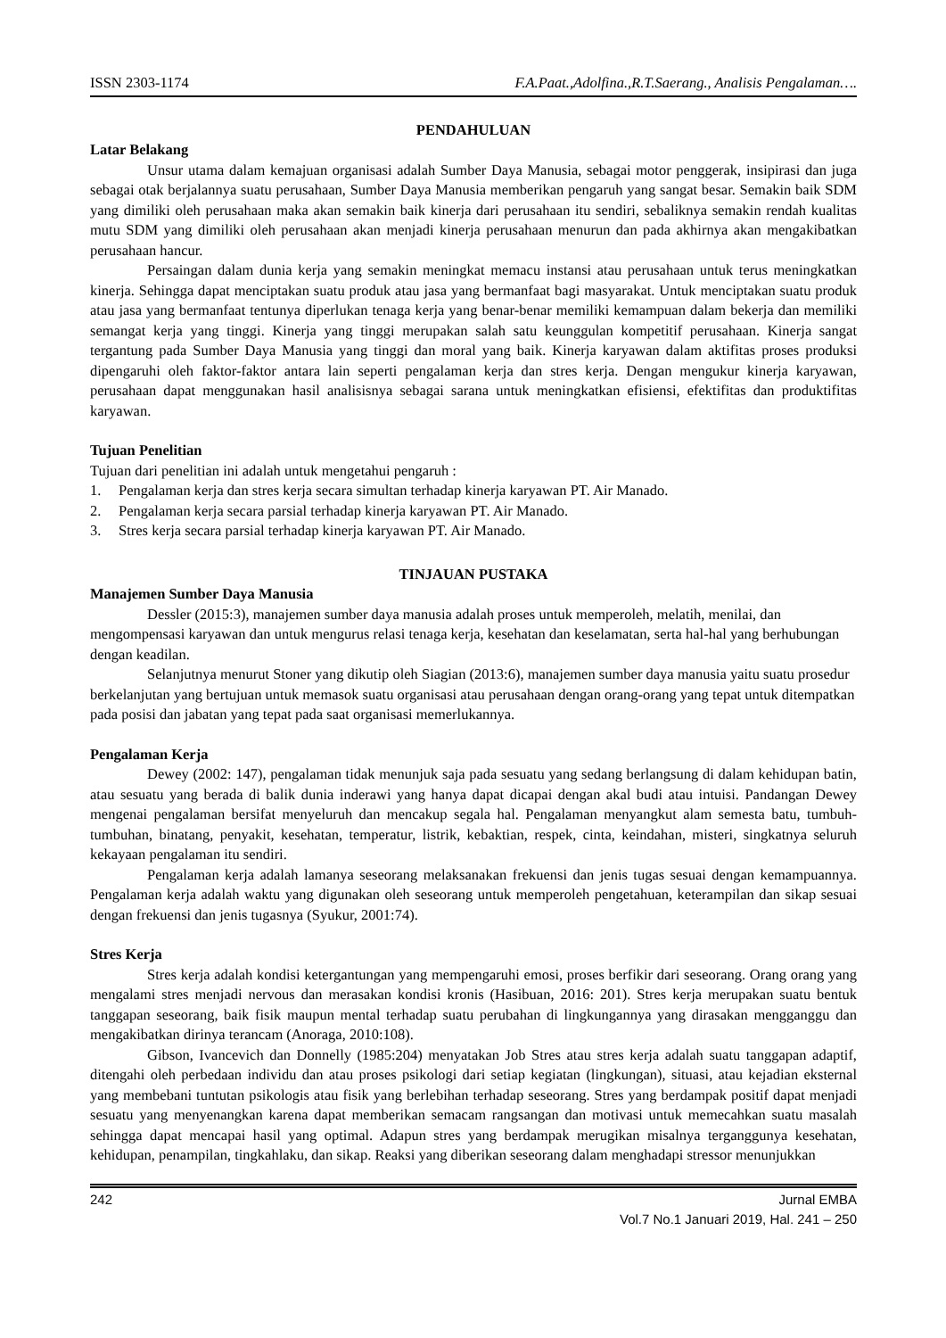ISSN 2303-1174 F.A.Paat.,Adolfina.,R.T.Saerang., Analisis Pengalaman….
PENDAHULUAN
Latar Belakang
Unsur utama dalam kemajuan organisasi adalah Sumber Daya Manusia, sebagai motor penggerak, insipirasi dan juga sebagai otak berjalannya suatu perusahaan, Sumber Daya Manusia memberikan pengaruh yang sangat besar. Semakin baik SDM yang dimiliki oleh perusahaan maka akan semakin baik kinerja dari perusahaan itu sendiri, sebaliknya semakin rendah kualitas mutu SDM yang dimiliki oleh perusahaan akan menjadi kinerja perusahaan menurun dan pada akhirnya akan mengakibatkan perusahaan hancur.
Persaingan dalam dunia kerja yang semakin meningkat memacu instansi atau perusahaan untuk terus meningkatkan kinerja. Sehingga dapat menciptakan suatu produk atau jasa yang bermanfaat bagi masyarakat. Untuk menciptakan suatu produk atau jasa yang bermanfaat tentunya diperlukan tenaga kerja yang benar-benar memiliki kemampuan dalam bekerja dan memiliki semangat kerja yang tinggi. Kinerja yang tinggi merupakan salah satu keunggulan kompetitif perusahaan. Kinerja sangat tergantung pada Sumber Daya Manusia yang tinggi dan moral yang baik. Kinerja karyawan dalam aktifitas proses produksi dipengaruhi oleh faktor-faktor antara lain seperti pengalaman kerja dan stres kerja. Dengan mengukur kinerja karyawan, perusahaan dapat menggunakan hasil analisisnya sebagai sarana untuk meningkatkan efisiensi, efektifitas dan produktifitas karyawan.
Tujuan Penelitian
Tujuan dari penelitian ini adalah untuk mengetahui pengaruh :
1. Pengalaman kerja dan stres kerja secara simultan terhadap kinerja karyawan PT. Air Manado.
2. Pengalaman kerja secara parsial terhadap kinerja karyawan PT. Air Manado.
3. Stres kerja secara parsial terhadap kinerja karyawan PT. Air Manado.
TINJAUAN PUSTAKA
Manajemen Sumber Daya Manusia
Dessler (2015:3), manajemen sumber daya manusia adalah proses untuk memperoleh, melatih, menilai, dan mengompensasi karyawan dan untuk mengurus relasi tenaga kerja, kesehatan dan keselamatan, serta hal-hal yang berhubungan dengan keadilan.
Selanjutnya menurut Stoner yang dikutip oleh Siagian (2013:6), manajemen sumber daya manusia yaitu suatu prosedur berkelanjutan yang bertujuan untuk memasok suatu organisasi atau perusahaan dengan orang-orang yang tepat untuk ditempatkan pada posisi dan jabatan yang tepat pada saat organisasi memerlukannya.
Pengalaman Kerja
Dewey (2002: 147), pengalaman tidak menunjuk saja pada sesuatu yang sedang berlangsung di dalam kehidupan batin, atau sesuatu yang berada di balik dunia inderawi yang hanya dapat dicapai dengan akal budi atau intuisi. Pandangan Dewey mengenai pengalaman bersifat menyeluruh dan mencakup segala hal. Pengalaman menyangkut alam semesta batu, tumbuh-tumbuhan, binatang, penyakit, kesehatan, temperatur, listrik, kebaktian, respek, cinta, keindahan, misteri, singkatnya seluruh kekayaan pengalaman itu sendiri.
Pengalaman kerja adalah lamanya seseorang melaksanakan frekuensi dan jenis tugas sesuai dengan kemampuannya. Pengalaman kerja adalah waktu yang digunakan oleh seseorang untuk memperoleh pengetahuan, keterampilan dan sikap sesuai dengan frekuensi dan jenis tugasnya (Syukur, 2001:74).
Stres Kerja
Stres kerja adalah kondisi ketergantungan yang mempengaruhi emosi, proses berfikir dari seseorang. Orang orang yang mengalami stres menjadi nervous dan merasakan kondisi kronis (Hasibuan, 2016: 201). Stres kerja merupakan suatu bentuk tanggapan seseorang, baik fisik maupun mental terhadap suatu perubahan di lingkungannya yang dirasakan mengganggu dan mengakibatkan dirinya terancam (Anoraga, 2010:108).
Gibson, Ivancevich dan Donnelly (1985:204) menyatakan Job Stres atau stres kerja adalah suatu tanggapan adaptif, ditengahi oleh perbedaan individu dan atau proses psikologi dari setiap kegiatan (lingkungan), situasi, atau kejadian eksternal yang membebani tuntutan psikologis atau fisik yang berlebihan terhadap seseorang. Stres yang berdampak positif dapat menjadi sesuatu yang menyenangkan karena dapat memberikan semacam rangsangan dan motivasi untuk memecahkan suatu masalah sehingga dapat mencapai hasil yang optimal. Adapun stres yang berdampak merugikan misalnya terganggunya kesehatan, kehidupan, penampilan, tingkahlaku, dan sikap. Reaksi yang diberikan seseorang dalam menghadapi stressor menunjukkan
242 Jurnal EMBA
Vol.7 No.1 Januari 2019, Hal. 241 – 250